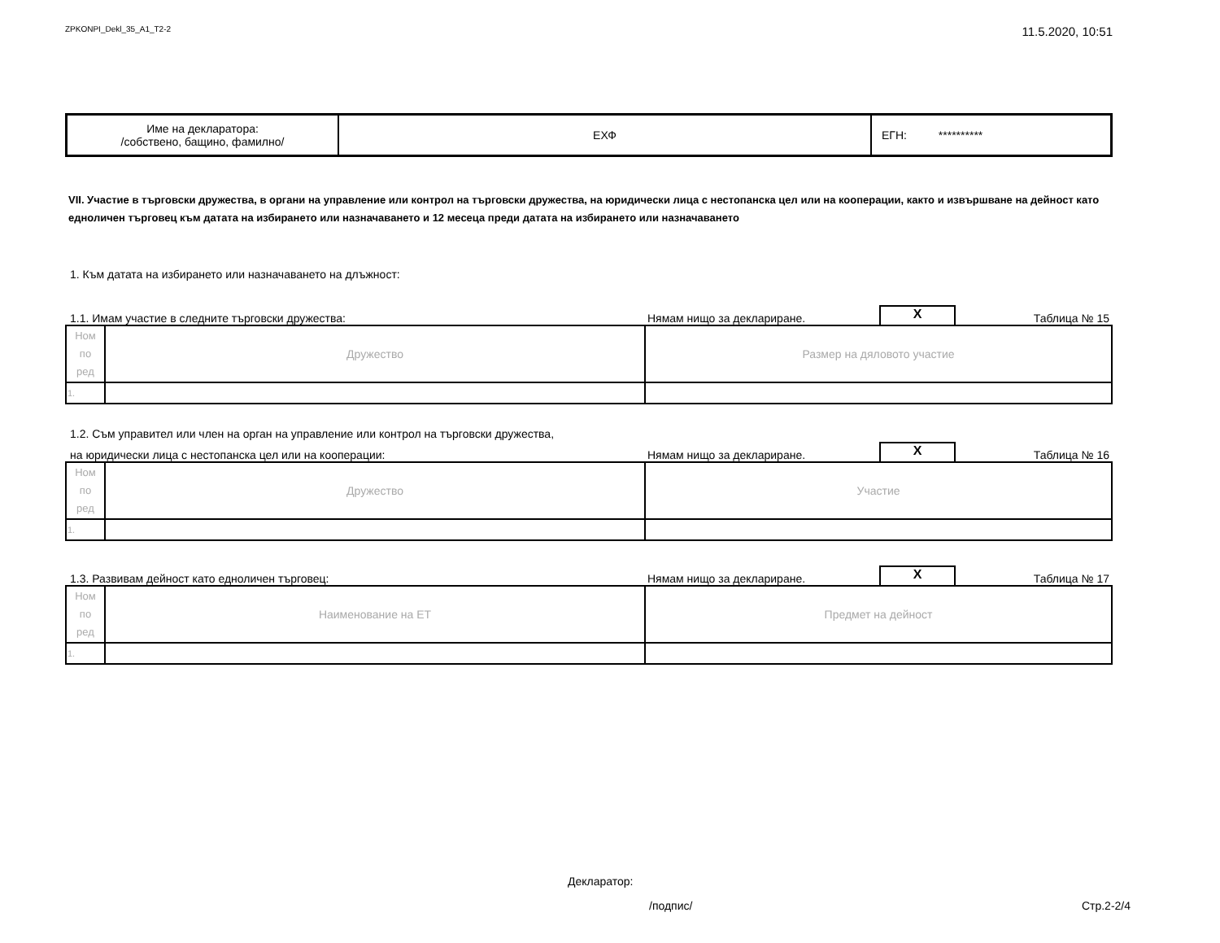ZPKONPI_Dekl_35_A1_T2-2 11.5.2020, 10:51
| Име на декларатора: /собствено, бащино, фамилно/ | ЕХФ | ЕГН: ********** |
VII. Участие в търговски дружества, в органи на управление или контрол на търговски дружества, на юридически лица с нестопанска цел или на кооперации, както и извършване на дейност като едноличен търговец към датата на избирането или назначаването и 12 месеца преди датата на избирането или назначаването
1. Към датата на избирането или назначаването на длъжност:
1.1. Имам участие в следните търговски дружества: Нямам нищо за деклариране. X Таблица № 15
| Ном по ред | Дружество | Размер на дяловото участие |
| 1. | | |
1.2. Съм управител или член на орган на управление или контрол на търговски дружества,
на юридически лица с нестопанска цел или на кооперации: Нямам нищо за деклариране. X Таблица № 16
| Ном по ред | Дружество | Участие |
| 1. | | |
1.3. Развивам дейност като едноличен търговец: Нямам нищо за деклариране. X Таблица № 17
| Ном по ред | Наименование на ЕТ | Предмет на дейност |
| 1. | | |
Декларатор:
/подпис/ Стр.2-2/4